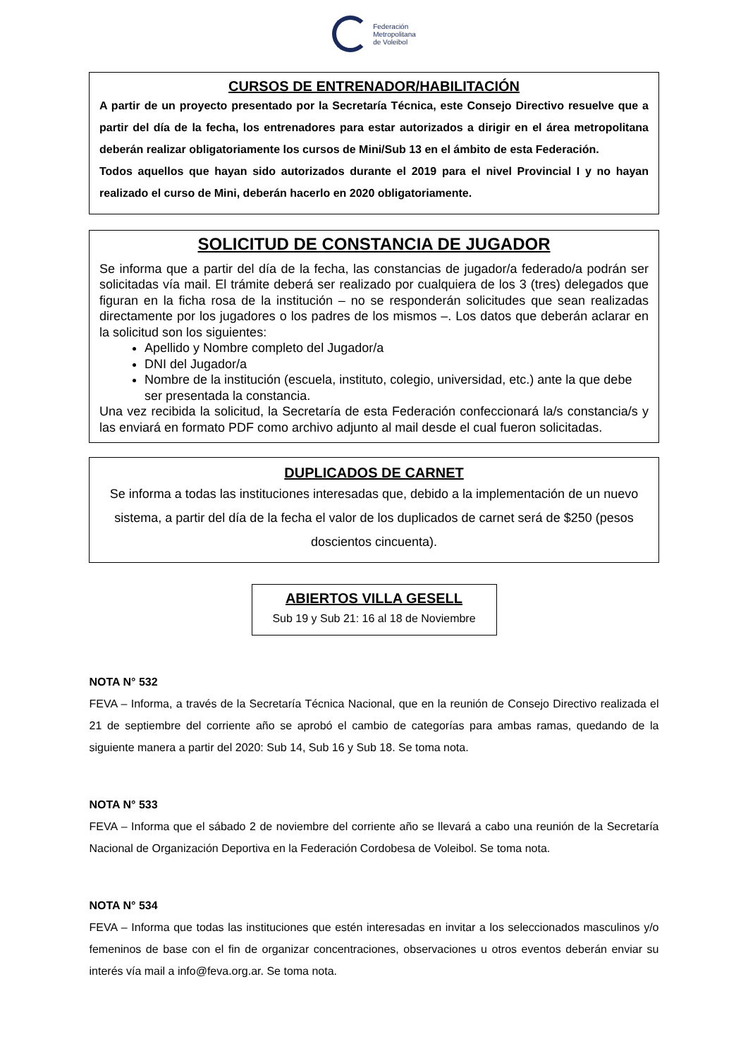Federación
Metropolitana
de Voleibol
CURSOS DE ENTRENADOR/HABILITACIÓN
A partir de un proyecto presentado por la Secretaría Técnica, este Consejo Directivo resuelve que a partir del día de la fecha, los entrenadores para estar autorizados a dirigir en el área metropolitana deberán realizar obligatoriamente los cursos de Mini/Sub 13 en el ámbito de esta Federación.
Todos aquellos que hayan sido autorizados durante el 2019 para el nivel Provincial I y no hayan realizado el curso de Mini, deberán hacerlo en 2020 obligatoriamente.
SOLICITUD DE CONSTANCIA DE JUGADOR
Se informa que a partir del día de la fecha, las constancias de jugador/a federado/a podrán ser solicitadas vía mail. El trámite deberá ser realizado por cualquiera de los 3 (tres) delegados que figuran en la ficha rosa de la institución – no se responderán solicitudes que sean realizadas directamente por los jugadores o los padres de los mismos –. Los datos que deberán aclarar en la solicitud son los siguientes:
Apellido y Nombre completo del Jugador/a
DNI del Jugador/a
Nombre de la institución (escuela, instituto, colegio, universidad, etc.) ante la que debe ser presentada la constancia.
Una vez recibida la solicitud, la Secretaría de esta Federación confeccionará la/s constancia/s y las enviará en formato PDF como archivo adjunto al mail desde el cual fueron solicitadas.
DUPLICADOS DE CARNET
Se informa a todas las instituciones interesadas que, debido a la implementación de un nuevo sistema, a partir del día de la fecha el valor de los duplicados de carnet será de $250 (pesos doscientos cincuenta).
ABIERTOS VILLA GESELL
Sub 19 y Sub 21: 16 al 18 de Noviembre
NOTA N° 532
FEVA – Informa, a través de la Secretaría Técnica Nacional, que en la reunión de Consejo Directivo realizada el 21 de septiembre del corriente año se aprobó el cambio de categorías para ambas ramas, quedando de la siguiente manera a partir del 2020: Sub 14, Sub 16 y Sub 18. Se toma nota.
NOTA N° 533
FEVA – Informa que el sábado 2 de noviembre del corriente año se llevará a cabo una reunión de la Secretaría Nacional de Organización Deportiva en la Federación Cordobesa de Voleibol. Se toma nota.
NOTA N° 534
FEVA – Informa que todas las instituciones que estén interesadas en invitar a los seleccionados masculinos y/o femeninos de base con el fin de organizar concentraciones, observaciones u otros eventos deberán enviar su interés vía mail a info@feva.org.ar. Se toma nota.